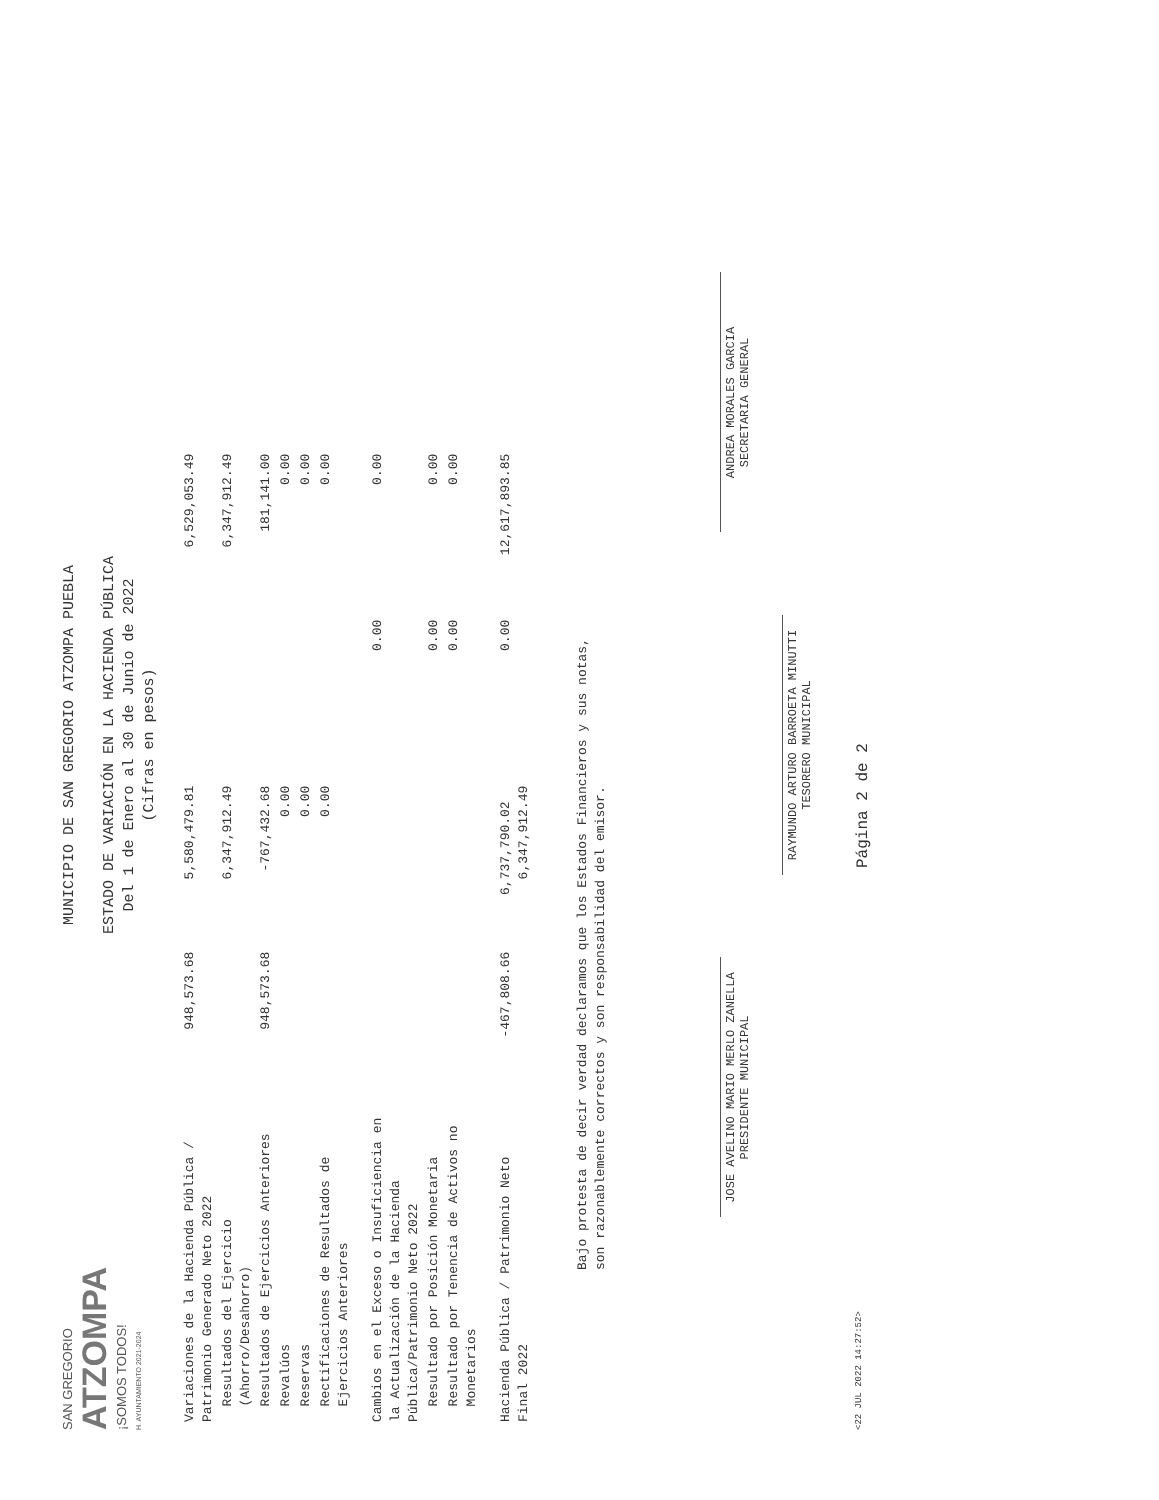SAN GREGORIO
ATZOMPA
¡SOMOS TODOS!
H. AYUNTAMIENTO 2021-2024
MUNICIPIO DE SAN GREGORIO ATZOMPA PUEBLA
ESTADO DE VARIACIÓN EN LA HACIENDA PÚBLICA
Del 1 de Enero al 30 de Junio de 2022
(Cifras en pesos)
| Variaciones de la Hacienda Pública / Patrimonio Generado Neto 2022 | 948,573.68 | 5,580,479.81 | | 6,529,053.49 |
| Resultados del Ejercicio (Ahorro/Desahorro) | | 6,347,912.49 | | 6,347,912.49 |
| Resultados de Ejercicios Anteriores | 948,573.68 | -767,432.68 | | 181,141.00 |
| Revalúos | | 0.00 | | 0.00 |
| Reservas | | 0.00 | | 0.00 |
| Rectificaciones de Resultados de Ejercicios Anteriores | | 0.00 | | 0.00 |
| Cambios en el Exceso o Insuficiencia en la Actualización de la Hacienda Pública/Patrimonio Neto 2022 | | | 0.00 | 0.00 |
| Resultado por Posición Monetaria | | | 0.00 | 0.00 |
| Resultado por Tenencia de Activos no Monetarios | | | 0.00 | 0.00 |
| Hacienda Pública / Patrimonio Neto Final 2022 | -467,808.66 | 6,737,790.02 6,347,912.49 | 0.00 | 12,617,893.85 |
Bajo protesta de decir verdad declaramos que los Estados Financieros y sus notas,
son razonablemente correctos y son responsabilidad del emisor.
JOSE AVELINO MARIO MERLO ZANELLA
PRESIDENTE MUNICIPAL
ANDREA MORALES GARCIA
SECRETARIA GENERAL
RAYMUNDO ARTURO BARROETA MINUTTI
TESORERO MUNICIPAL
<22 JUL 2022 14:27:52> Página 2 de 2